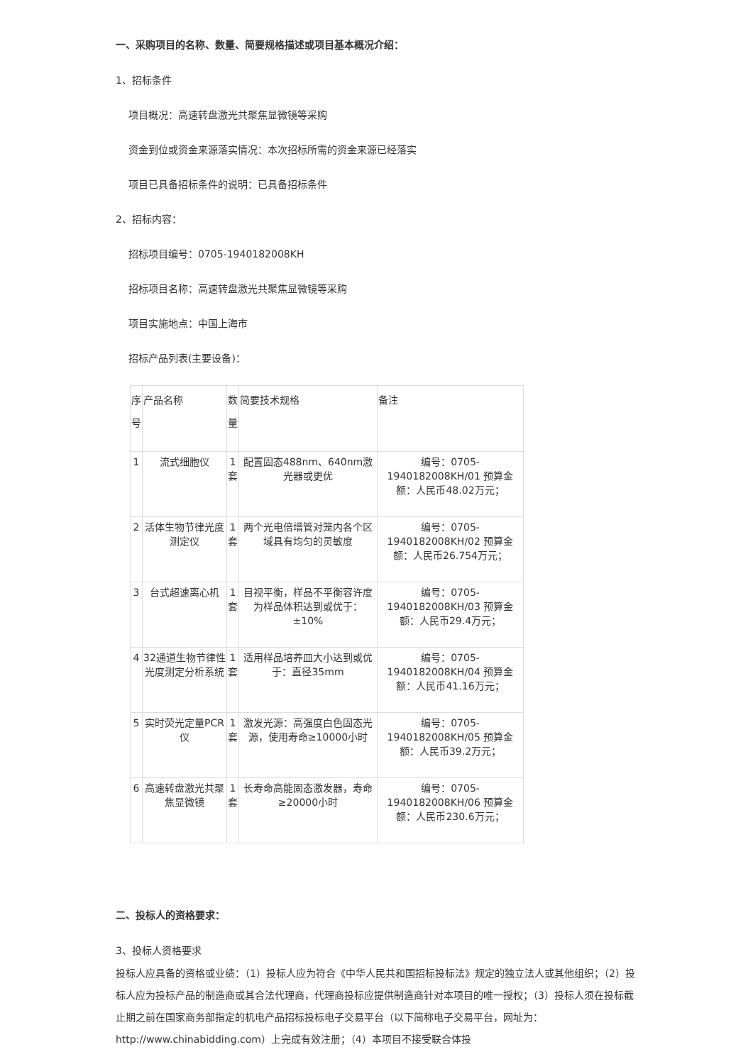一、采购项目的名称、数量、简要规格描述或项目基本概况介绍：
1、招标条件
项目概况：高速转盘激光共聚焦显微镜等采购
资金到位或资金来源落实情况：本次招标所需的资金来源已经落实
项目已具备招标条件的说明：已具备招标条件
2、招标内容：
招标项目编号：0705-1940182008KH
招标项目名称：高速转盘激光共聚焦显微镜等采购
项目实施地点：中国上海市
招标产品列表(主要设备)：
| 序号 | 产品名称 | 数量 | 简要技术规格 | 备注 |
| 1 | 流式细胞仪 | 1套 | 配置固态488nm、640nm激光器或更优 | 编号：0705-1940182008KH/01 预算金额：人民币48.02万元； |
| 2 | 活体生物节律光度测定仪 | 1套 | 两个光电倍增管对笼内各个区域具有均匀的灵敏度 | 编号：0705-1940182008KH/02 预算金额：人民币26.754万元； |
| 3 | 台式超速离心机 | 1套 | 目视平衡，样品不平衡容许度为样品体积达到或优于：±10% | 编号：0705-1940182008KH/03 预算金额：人民币29.4万元； |
| 4 | 32通道生物节律性光度测定分析系统 | 1套 | 适用样品培养皿大小达到或优于：直径35mm | 编号：0705-1940182008KH/04 预算金额：人民币41.16万元； |
| 5 | 实时荧光定量PCR仪 | 1套 | 激发光源：高强度白色固态光源，使用寿命≥10000小时 | 编号：0705-1940182008KH/05 预算金额：人民币39.2万元； |
| 6 | 高速转盘激光共聚焦显微镜 | 1套 | 长寿命高能固态激发器，寿命≥20000小时 | 编号：0705-1940182008KH/06 预算金额：人民币230.6万元； |
二、投标人的资格要求：
3、投标人资格要求
投标人应具备的资格或业绩：（1）投标人应为符合《中华人民共和国招标投标法》规定的独立法人或其他组织；（2）投标人应为投标产品的制造商或其合法代理商，代理商投标应提供制造商针对本项目的唯一授权；（3）投标人须在投标截止期之前在国家商务部指定的机电产品招标投标电子交易平台（以下简称电子交易平台，网址为：http://www.chinabidding.com）上完成有效注册；（4）本项目不接受联合体投